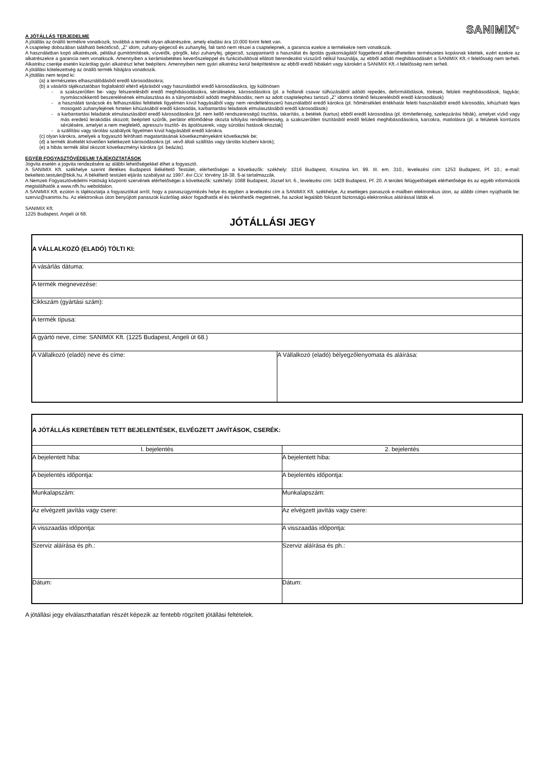SANIMIX<sup>©</sup>
A JÓTÁLLÁS TERJEDELME
A jótállás az önálló termékre vonatkozik, továbbá a termék olyan alkatrészére, amely eladási ára 10.000 forint felett van.
A csaptelep dobozában található bekötőcső, „Z” idom, zuhany-gégecső és zuhanyfej, fali tartó nem részei a csaptelepnek, a garancia ezekre a termékekre nem vonatkozik.
A használatban kopó alkatrészek, például gumitömítések, vízvetők, görgők, kézi zuhanyfej, gégecső, szappantartó a használat és ápolás gyakoriságától függetlenül elkerülhetetlen természetes kopásnak kitettek, ezért ezekre az alkatrészekre a garancia nem vonatkozik. Amennyiben a kerámiabetétes keverőszeleppel és funkcióváltóval ellátott berendezést vízszűrő nélkül használja, az ebből adódó meghibásodásért a SANIMIX Kft.-t felelősség nem terheli. Alkatrész cseréje esetén kizárólag gyári alkatrészt lehet beépíteni. Amennyiben nem gyári alkatrész kerül beépíttetésre az ebből eredő hibákért vagy károkért a SANIMIX Kft.-t felelősség nem terheli.
A jótállási kötelezettség az önálló termék hibájára vonatkozik.
A jótállás nem terjed ki:
(a) a természetes elhasználódásból eredő károsodásokra;
(b) a vásárlói tájékoztatóban foglaltaktól eltérő eljárásból vagy használatból eredő károsodásokra, így különösen
- a szakszerűtlen be- vagy felszerelésből eredő meghibásodásokra, sérülésekre, károsodásokra (pl. a hollandi csavar túlhúzásából adódó repedés, deformálódások, törések, felületi meghibásodások, fagykár, nyomáscsökkentő beszerelésének elmulasztása és a túlnyomásból adódó meghibásodás; nem az adott csaptelephez tartozó „Z” idomra történő felszerelésből eredő károsodások)
- a használati tanácsok és felhasználási feltételek figyelmen kívül hagyásából vagy nem rendeltetésszerű használatból eredő károkra (pl. hőmérsékleti értékhatár feletti használatból eredő károsodás, kihúzható fejes mosogató zuhanyfejének hirtelen kihúzásából eredő károsodás, karbantartási feladatok elmulasztásából eredő károsodások)
- a karbantartási feladatok elmulasztásából eredő károsodásokra [pl. nem kellő rendszerességű tisztítás, takarítás, a betétek (kartus) ebből eredő károsodása (pl. tömítetlenség, szelepzárási hibák), amelyet vízkő vagy más eredetű lerakódás okozott; beépített szűrők, perlátor eltömődése okozta kifolyási rendellenesség, a szakszerűtlen tisztításból eredő felületi meghibásodásokra, karcokra, mattolásra (pl. a felületek korróziós sérülésére, amelyet a nem megfelelő, agresszív tisztító- és ápolószerek, vagy súrolási hatások okoztak]
- a szállítási vagy tárolási szabályok figyelmen kívül hagyásából eredő károkra.
(c) olyan károkra, amelyek a fogyasztó felróható magatartásának következményeként következtek be;
(d) a termék átvételét követően keletkezett károsodásokra (pl. vevő általi szállítás vagy tárolás közbeni károk);
(e) a hibás termék által okozott következményi károkra (pl. beázás).
EGYÉB FOGYASZTÓVÉDELMI TÁJÉKOZTATÁSOK
Jogvita esetén a jogvita rendezésére az alábbi lehetőségekkel élhet a fogyasztó.
A SANIMIX Kft. székhelye szerint illetékes Budapesti Békéltető Testület, elérhetőségei a következők: székhely: 1016 Budapest, Krisztina krt. 99. III. em. 310., levelezési cím: 1253 Budapest, Pf. 10.; e-mail: bekelteto.testulet@bkik.hu. A békéltető testületi eljárás szabályait az 1997. évi CLV. törvény 18-38. §-ai tartalmazzák.
A Nemzeti Fogyasztóvédelmi Hatóság központi szervének elérhetőségei a következők: székhely: 1088 Budapest, József krt. 6., levelezési cím: 1428 Budapest, Pf. 20. A területi felügyelőségek elérhetősége és az egyéb információk megtalálhatók a www.nfh.hu weboldalon.
A SANIMIX Kft. ezúton is tájékoztatja a fogyasztókat arról, hogy a panaszügyintézés helye és egyben a levelezési cím a SANIMIX Kft. székhelye. Az esetleges panaszok e-mailben elektronikus úton, az alábbi címen nyújthatók be: szerviz@sanimix.hu. Az elektronikus úton benyújtott panaszok kizárólag akkor fogadhatók el és tekinthetők megtettnek, ha azokat legalább fokozott biztonságú elektronikus aláírással látták el.
SANIMIX Kft.
1225 Budapest, Angeli út 68.
JÓTÁLLÁSI JEGY
| A VÁLLALKOZÓ (ELADÓ) TÖLTI KI: | |
| A vásárlás dátuma: | |
| A termék megnevezése: | |
| Cikkszám (gyártási szám): | |
| A termék típusa: | |
| A gyártó neve, címe: SANIMIX Kft. (1225 Budapest, Angeli út 68.) | |
| A Vállalkozó (eladó) neve és címe: | A Vállalkozó (eladó) bélyegzőlenyomata és aláírása: |
| A JÓTÁLLÁS KERETÉBEN TETT BEJELENTÉSEK, ELVÉGZETT JAVÍTÁSOK, CSERÉK: | |
| I. bejelentés | 2. bejelentés |
| A bejelentett hiba: | A bejelentett hiba: |
| A bejelentés időpontja: | A bejelentés időpontja: |
| Munkalapszám: | Munkalapszám: |
| Az elvégzett javítás vagy csere: | Az elvégzett javítás vagy csere: |
| A visszaadás időpontja: | A visszaadás időpontja: |
| Szerviz aláírása és ph.: | Szerviz aláírása és ph.: |
| Dátum: | Dátum: |
A jótállási jegy elválaszthatatlan részét képezik az fentebb rögzített jótállási feltételek.